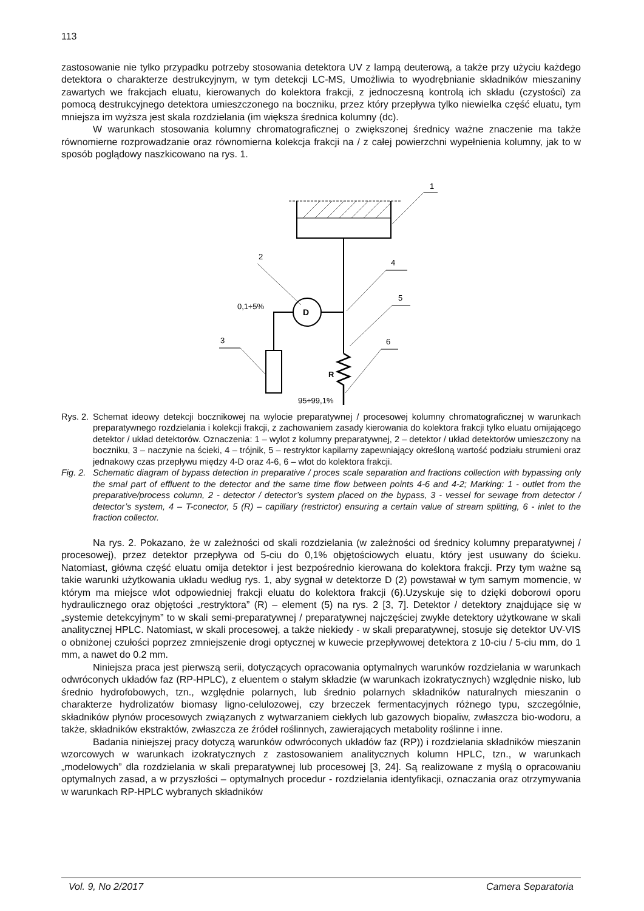113
zastosowanie nie tylko przypadku potrzeby stosowania detektora UV z lampą deuterową, a także przy użyciu każdego detektora o charakterze destrukcyjnym, w tym detekcji LC-MS, Umożliwia to wyodrębnianie składników mieszaniny zawartych we frakcjach eluatu, kierowanych do kolektora frakcji, z jednoczesną kontrolą ich składu (czystości) za pomocą destrukcyjnego detektora umieszczonego na boczniku, przez który przepływa tylko niewielka część eluatu, tym mniejsza im wyższa jest skala rozdzielania (im większa średnica kolumny (dc).
W warunkach stosowania kolumny chromatograficznej o zwiększonej średnicy ważne znaczenie ma także równomierne rozprowadzanie oraz równomierna kolekcja frakcji na / z całej powierzchni wypełnienia kolumny, jak to w sposób poglądowy naszkicowano na rys. 1.
1
2
4
D
0,1÷5%
3
5
R
6
95÷99,1%
Rys. 2. Schemat ideowy detekcji bocznikowej na wylocie preparatywnej / procesowej kolumny chromatograficznej w warunkach preparatywnego rozdzielania i kolekcji frakcji, z zachowaniem zasady kierowania do kolektora frakcji tylko eluatu omijającego detektor / układ detektorów. Oznaczenia: 1 – wylot z kolumny preparatywnej, 2 – detektor / układ detektorów umieszczony na boczniku, 3 – naczynie na ścieki, 4 – trójnik, 5 – restryktor kapilarny zapewniający określoną wartość podziału strumieni oraz jednakowy czas przepływu między 4-D oraz 4-6, 6 – wlot do kolektora frakcji.
Fig. 2. Schematic diagram of bypass detection in preparative / proces scale separation and fractions collection with bypassing only the smal part of effluent to the detector and the same time flow between points 4-6 and 4-2; Marking: 1 - outlet from the preparative/process column, 2 - detector / detector’s system placed on the bypass, 3 - vessel for sewage from detector / detector’s system, 4 – T-conector, 5 (R) – capillary (restrictor) ensuring a certain value of stream splitting, 6 - inlet to the fraction collector.
Na rys. 2. Pokazano, że w zależności od skali rozdzielania (w zależności od średnicy kolumny preparatywnej / procesowej), przez detektor przepływa od 5-ciu do 0,1% objętościowych eluatu, który jest usuwany do ścieku. Natomiast, główna część eluatu omija detektor i jest bezpośrednio kierowana do kolektora frakcji. Przy tym ważne są takie warunki użytkowania układu według rys. 1, aby sygnał w detektorze D (2) powstawał w tym samym momencie, w którym ma miejsce wlot odpowiedniej frakcji eluatu do kolektora frakcji (6).Uzyskuje się to dzięki doborowi oporu hydraulicznego oraz objętości „restryktora” (R) – element (5) na rys. 2 [3, 7]. Detektor / detektory znajdujące się w „systemie detekcyjnym” to w skali semi-preparatywnej / preparatywnej najczęściej zwykłe detektory użytkowane w skali analitycznej HPLC. Natomiast, w skali procesowej, a także niekiedy - w skali preparatywnej, stosuje się detektor UV-VIS o obniżonej czułości poprzez zmniejszenie drogi optycznej w kuwecie przepływowej detektora z 10-ciu / 5-ciu mm, do 1 mm, a nawet do 0.2 mm.
Niniejsza praca jest pierwszą serii, dotyczących opracowania optymalnych warunków rozdzielania w warunkach odwróconych układów faz (RP-HPLC), z eluentem o stałym składzie (w warunkach izokratycznych) względnie nisko, lub średnio hydrofobowych, tzn., względnie polarnych, lub średnio polarnych składników naturalnych mieszanin o charakterze hydrolizatów biomasy ligno-celulozowej, czy brzeczek fermentacyjnych różnego typu, szczególnie, składników płynów procesowych związanych z wytwarzaniem ciekłych lub gazowych biopaliw, zwłaszcza bio-wodoru, a także, składników ekstraktów, zwłaszcza ze źródeł roślinnych, zawierających metabolity roślinne i inne.
Badania niniejszej pracy dotyczą warunków odwróconych układów faz (RP)) i rozdzielania składników mieszanin wzorcowych w warunkach izokratycznych z zastosowaniem analitycznych kolumn HPLC, tzn., w warunkach „modelowych” dla rozdzielania w skali preparatywnej lub procesowej [3, 24]. Są realizowane z myślą o opracowaniu optymalnych zasad, a w przyszłości – optymalnych procedur - rozdzielania identyfikacji, oznaczania oraz otrzymywania w warunkach RP-HPLC wybranych składników
Vol. 9, No 2/2017 Camera Separatoria